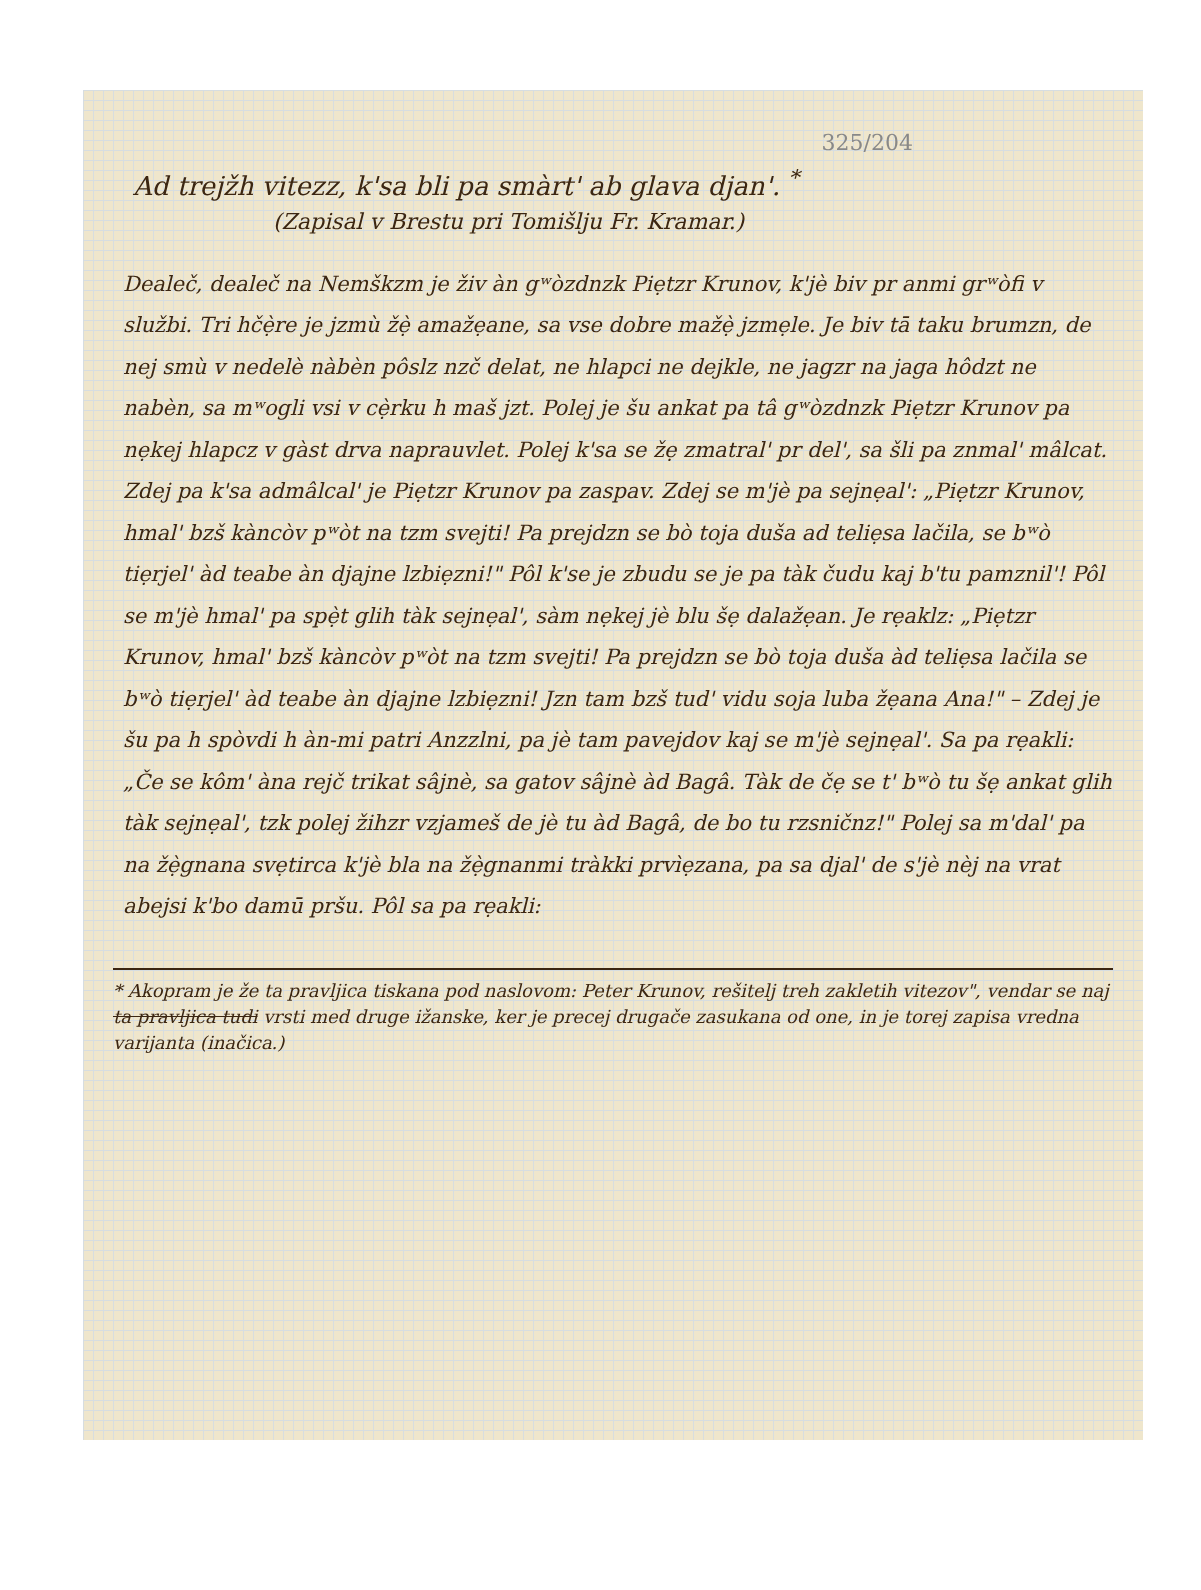325/204
Ad trejžh vitezz, k'sa bli pa smàrt' ab glava djan'. <sup>*</sup>
(Zapisal v Brestu pri Tomišlju Fr. Kramar.)
Dealeč, dealeč na Nemškzm je živ àn gʷòzdnzk Piẹtzr Krunov, k'jè biv pr anmi grʷòfi v službi. Tri hčẹ̀re je jzmù žẹ̀ amažẹane, sa vse dobre mažẹ̀ jzmẹle. Je biv tā taku brumzn, de nej smù v nedelè nàbèn pôslz nzč delat, ne hlapci ne dejkle, ne jagzr na jaga hôdzt ne nabèn, sa mʷogli vsi v cẹ̀rku h maš jzt. Polej je šu ankat pa tâ gʷòzdnzk Piẹtzr Krunov pa nẹkej hlapcz v gàst drva naprauvlet. Polej k'sa se žẹ zmatral' pr del', sa šli pa znmal' mâlcat. Zdej pa k'sa admâlcal' je Piẹtzr Krunov pa zaspav. Zdej se m'jè pa sejnẹal': „Piẹtzr Krunov, hmal' bzš kàncòv pʷòt na tzm svejti! Pa prejdzn se bò toja duša ad teliẹsa lačila, se bʷò tiẹrjel' àd teabe àn djajne lzbiẹzni!" Pôl k'se je zbudu se je pa tàk čudu kaj b'tu pamznil'! Pôl se m'jè hmal' pa spẹ̀t glih tàk sejnẹal', sàm nẹkej jè blu šẹ dalažẹan. Je rẹaklz: „Piẹtzr Krunov, hmal' bzš kàncòv pʷòt na tzm svejti! Pa prejdzn se bò toja duša àd teliẹsa lačila se bʷò tiẹrjel' àd teabe àn djajne lzbiẹzni! Jzn tam bzš tud' vidu soja luba žẹana Ana!" – Zdej je šu pa h spòvdi h àn-mi patri Anzzlni, pa jè tam pavejdov kaj se m'jè sejnẹal'. Sa pa rẹakli: „Če se kôm' àna rejč trikat sâjnè, sa gatov sâjnè àd Bagâ. Tàk de čẹ se t' bʷò tu šẹ ankat glih tàk sejnẹal', tzk polej žihzr vzjameš de jè tu àd Bagâ, de bo tu rzsničnz!" Polej sa m'dal' pa na žẹ̀gnana svẹtirca k'jè bla na žẹ̀gnanmi tràkki prvìẹzana, pa sa djal' de s'jè nèj na vrat abejsi k'bo damū pršu. Pôl sa pa rẹakli:
* Akopram je že ta pravljica tiskana pod naslovom: Peter Krunov, rešitelj treh zakletih vitezov", vendar se naj ta pravljica tudi vrsti med druge ižanske, ker je precej drugače zasukana od one, in je torej zapisa vredna varijanta (inačica.)